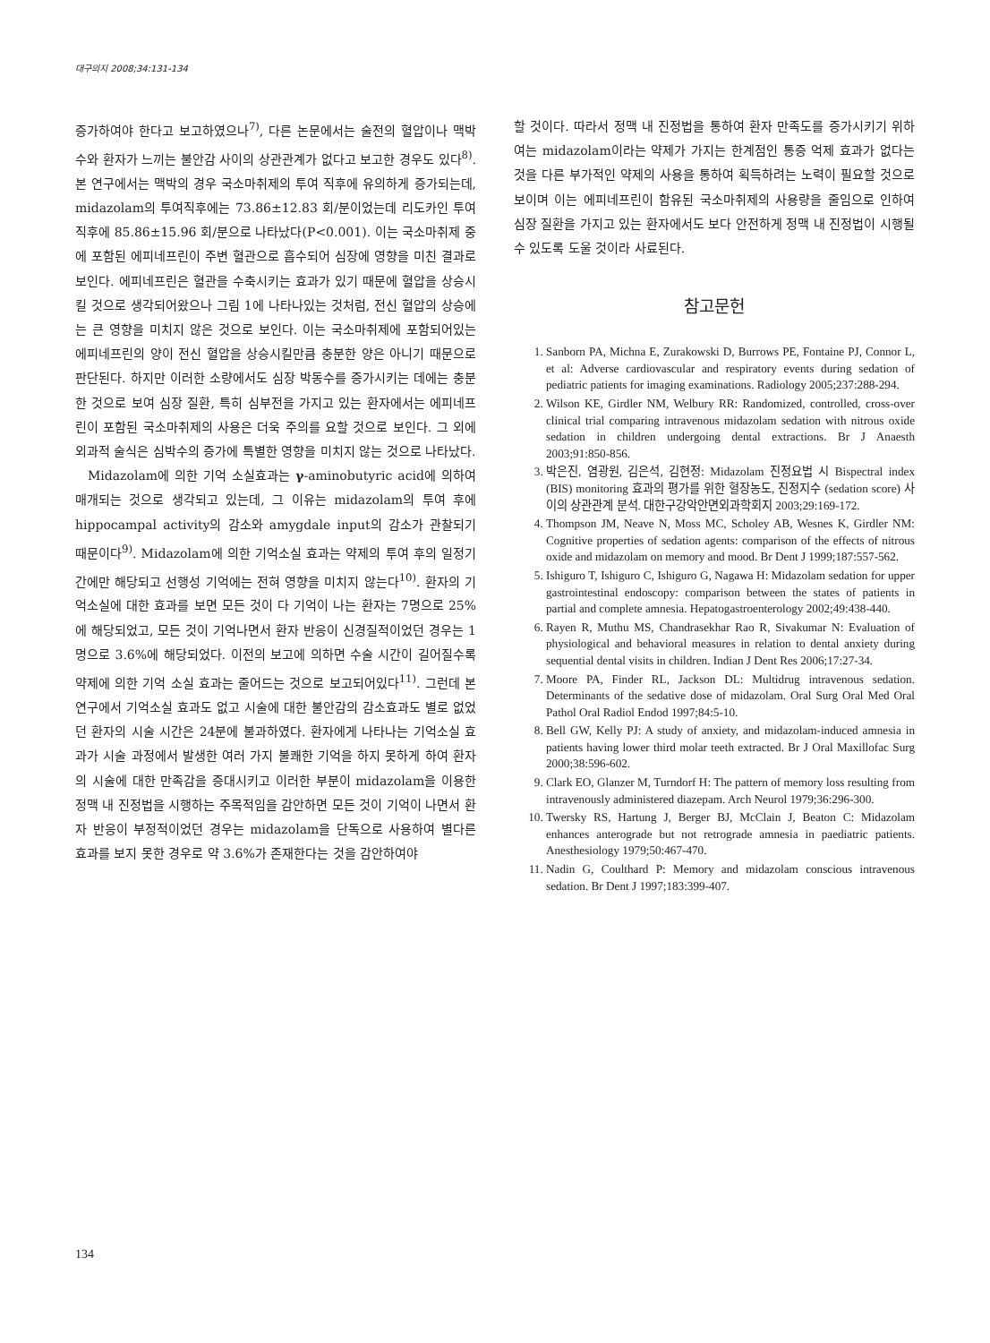대구의지 2008;34:131-134
증가하여야 한다고 보고하였으나<sup>7)</sup>, 다른 논문에서는 술전의 혈압이나 맥박 수와 환자가 느끼는 불안감 사이의 상관관계가 없다고 보고한 경우도 있다<sup>8)</sup>. 본 연구에서는 맥박의 경우 국소마취제의 투여 직후에 유의하게 증가되는데, midazolam의 투여직후에는 73.86±12.83 회/분이었는데 리도카인 투여 직후에 85.86±15.96 회/분으로 나타났다(P<0.001). 이는 국소마취제 중에 포함된 에피네프린이 주변 혈관으로 흡수되어 심장에 영향을 미친 결과로 보인다. 에피네프린은 혈관을 수축시키는 효과가 있기 때문에 혈압을 상승시킬 것으로 생각되어왔으나 그림 1에 나타나있는 것처럼, 전신 혈압의 상승에는 큰 영향을 미치지 않은 것으로 보인다. 이는 국소마취제에 포함되어있는 에피네프린의 양이 전신 혈압을 상승시킬만큼 충분한 양은 아니기 때문으로 판단된다. 하지만 이러한 소량에서도 심장 박동수를 증가시키는 데에는 충분한 것으로 보여 심장 질환, 특히 심부전을 가지고 있는 환자에서는 에피네프린이 포함된 국소마취제의 사용은 더욱 주의를 요할 것으로 보인다. 그 외에 외과적 술식은 심박수의 증가에 특별한 영향을 미치지 않는 것으로 나타났다.
Midazolam에 의한 기억 소실효과는 γ-aminobutyric acid에 의하여 매개되는 것으로 생각되고 있는데, 그 이유는 midazolam의 투여 후에 hippocampal activity의 감소와 amygdale input의 감소가 관찰되기 때문이다<sup>9)</sup>. Midazolam에 의한 기억소실 효과는 약제의 투여 후의 일정기간에만 해당되고 선행성 기억에는 전혀 영향을 미치지 않는다<sup>10)</sup>. 환자의 기억소실에 대한 효과를 보면 모든 것이 다 기억이 나는 환자는 7명으로 25%에 해당되었고, 모든 것이 기억나면서 환자 반응이 신경질적이었던 경우는 1명으로 3.6%에 해당되었다. 이전의 보고에 의하면 수술 시간이 길어질수록 약제에 의한 기억 소실 효과는 줄어드는 것으로 보고되어있다<sup>11)</sup>. 그런데 본 연구에서 기억소실 효과도 없고 시술에 대한 불안감의 감소효과도 별로 없었던 환자의 시술 시간은 24분에 불과하였다. 환자에게 나타나는 기억소실 효과가 시술 과정에서 발생한 여러 가지 불쾌한 기억을 하지 못하게 하여 환자의 시술에 대한 만족감을 증대시키고 이러한 부분이 midazolam을 이용한 정맥 내 진정법을 시행하는 주목적임을 감안하면 모든 것이 기억이 나면서 환자 반응이 부정적이었던 경우는 midazolam을 단독으로 사용하여 별다른 효과를 보지 못한 경우로 약 3.6%가 존재한다는 것을 감안하여야
할 것이다. 따라서 정맥 내 진정법을 통하여 환자 만족도를 증가시키기 위하여는 midazolam이라는 약제가 가지는 한계점인 통증 억제 효과가 없다는 것을 다른 부가적인 약제의 사용을 통하여 획득하려는 노력이 필요할 것으로 보이며 이는 에피네프린이 함유된 국소마취제의 사용량을 줄임으로 인하여 심장 질환을 가지고 있는 환자에서도 보다 안전하게 정맥 내 진정법이 시행될 수 있도록 도울 것이라 사료된다.
참고문헌
1. Sanborn PA, Michna E, Zurakowski D, Burrows PE, Fontaine PJ, Connor L, et al: Adverse cardiovascular and respiratory events during sedation of pediatric patients for imaging examinations. Radiology 2005;237:288-294.
2. Wilson KE, Girdler NM, Welbury RR: Randomized, controlled, cross-over clinical trial comparing intravenous midazolam sedation with nitrous oxide sedation in children undergoing dental extractions. Br J Anaesth 2003;91:850-856.
3. 박은진, 염광원, 김은석, 김현정: Midazolam 진정요법 시 Bispectral index (BIS) monitoring 효과의 평가를 위한 혈장농도, 진정지수 (sedation score) 사이의 상관관계 분석. 대한구강악안면외과학회지 2003;29:169-172.
4. Thompson JM, Neave N, Moss MC, Scholey AB, Wesnes K, Girdler NM: Cognitive properties of sedation agents: comparison of the effects of nitrous oxide and midazolam on memory and mood. Br Dent J 1999;187:557-562.
5. Ishiguro T, Ishiguro C, Ishiguro G, Nagawa H: Midazolam sedation for upper gastrointestinal endoscopy: comparison between the states of patients in partial and complete amnesia. Hepatogastroenterology 2002;49:438-440.
6. Rayen R, Muthu MS, Chandrasekhar Rao R, Sivakumar N: Evaluation of physiological and behavioral measures in relation to dental anxiety during sequential dental visits in children. Indian J Dent Res 2006;17:27-34.
7. Moore PA, Finder RL, Jackson DL: Multidrug intravenous sedation. Determinants of the sedative dose of midazolam. Oral Surg Oral Med Oral Pathol Oral Radiol Endod 1997;84:5-10.
8. Bell GW, Kelly PJ: A study of anxiety, and midazolam-induced amnesia in patients having lower third molar teeth extracted. Br J Oral Maxillofac Surg 2000;38:596-602.
9. Clark EO, Glanzer M, Turndorf H: The pattern of memory loss resulting from intravenously administered diazepam. Arch Neurol 1979;36:296-300.
10. Twersky RS, Hartung J, Berger BJ, McClain J, Beaton C: Midazolam enhances anterograde but not retrograde amnesia in paediatric patients. Anesthesiology 1979;50:467-470.
11. Nadin G, Coulthard P: Memory and midazolam conscious intravenous sedation. Br Dent J 1997;183:399-407.
134